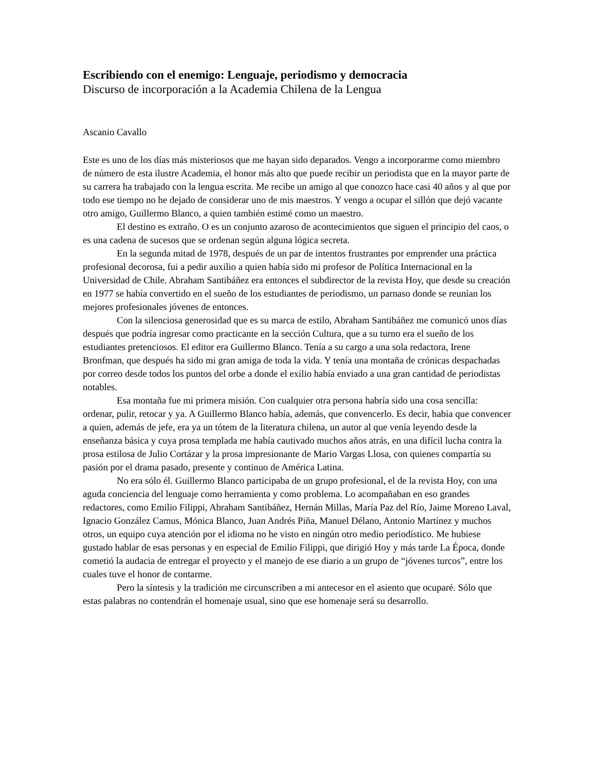Escribiendo con el enemigo: Lenguaje, periodismo y democracia
Discurso de incorporación a la Academia Chilena de la Lengua
Ascanio Cavallo
Este es uno de los días más misteriosos que me hayan sido deparados. Vengo a incorporarme como miembro de número de esta ilustre Academia, el honor más alto que puede recibir un periodista que en la mayor parte de su carrera ha trabajado con la lengua escrita. Me recibe un amigo al que conozco hace casi 40 años y al que por todo ese tiempo no he dejado de considerar uno de mis maestros. Y vengo a ocupar el sillón que dejó vacante otro amigo, Guillermo Blanco, a quien también estimé como un maestro.
El destino es extraño. O es un conjunto azaroso de acontecimientos que siguen el principio del caos, o es una cadena de sucesos que se ordenan según alguna lógica secreta.
En la segunda mitad de 1978, después de un par de intentos frustrantes por emprender una práctica profesional decorosa, fui a pedir auxilio a quien había sido mi profesor de Política Internacional en la Universidad de Chile. Abraham Santibáñez era entonces el subdirector de la revista Hoy, que desde su creación en 1977 se había convertido en el sueño de los estudiantes de periodismo, un parnaso donde se reunían los mejores profesionales jóvenes de entonces.
Con la silenciosa generosidad que es su marca de estilo, Abraham Santibáñez me comunicó unos días después que podría ingresar como practicante en la sección Cultura, que a su turno era el sueño de los estudiantes pretenciosos. El editor era Guillermo Blanco. Tenía a su cargo a una sola redactora, Irene Bronfman, que después ha sido mi gran amiga de toda la vida. Y tenía una montaña de crónicas despachadas por correo desde todos los puntos del orbe a donde el exilio había enviado a una gran cantidad de periodistas notables.
Esa montaña fue mi primera misión. Con cualquier otra persona habría sido una cosa sencilla: ordenar, pulir, retocar y ya. A Guillermo Blanco había, además, que convencerlo. Es decir, había que convencer a quien, además de jefe, era ya un tótem de la literatura chilena, un autor al que venía leyendo desde la enseñanza básica y cuya prosa templada me había cautivado muchos años atrás, en una difícil lucha contra la prosa estilosa de Julio Cortázar y la prosa impresionante de Mario Vargas Llosa, con quienes compartía su pasión por el drama pasado, presente y continuo de América Latina.
No era sólo él. Guillermo Blanco participaba de un grupo profesional, el de la revista Hoy, con una aguda conciencia del lenguaje como herramienta y como problema. Lo acompañaban en eso grandes redactores, como Emilio Filippi, Abraham Santibáñez, Hernán Millas, María Paz del Río, Jaime Moreno Laval, Ignacio González Camus, Mónica Blanco, Juan Andrés Piña, Manuel Délano, Antonio Martínez y muchos otros, un equipo cuya atención por el idioma no he visto en ningún otro medio periodístico. Me hubiese gustado hablar de esas personas y en especial de Emilio Filippi, que dirigió Hoy y más tarde La Época, donde cometió la audacia de entregar el proyecto y el manejo de ese diario a un grupo de “jóvenes turcos”, entre los cuales tuve el honor de contarme.
Pero la síntesis y la tradición me circunscriben a mi antecesor en el asiento que ocuparé. Sólo que estas palabras no contendrán el homenaje usual, sino que ese homenaje será su desarrollo.